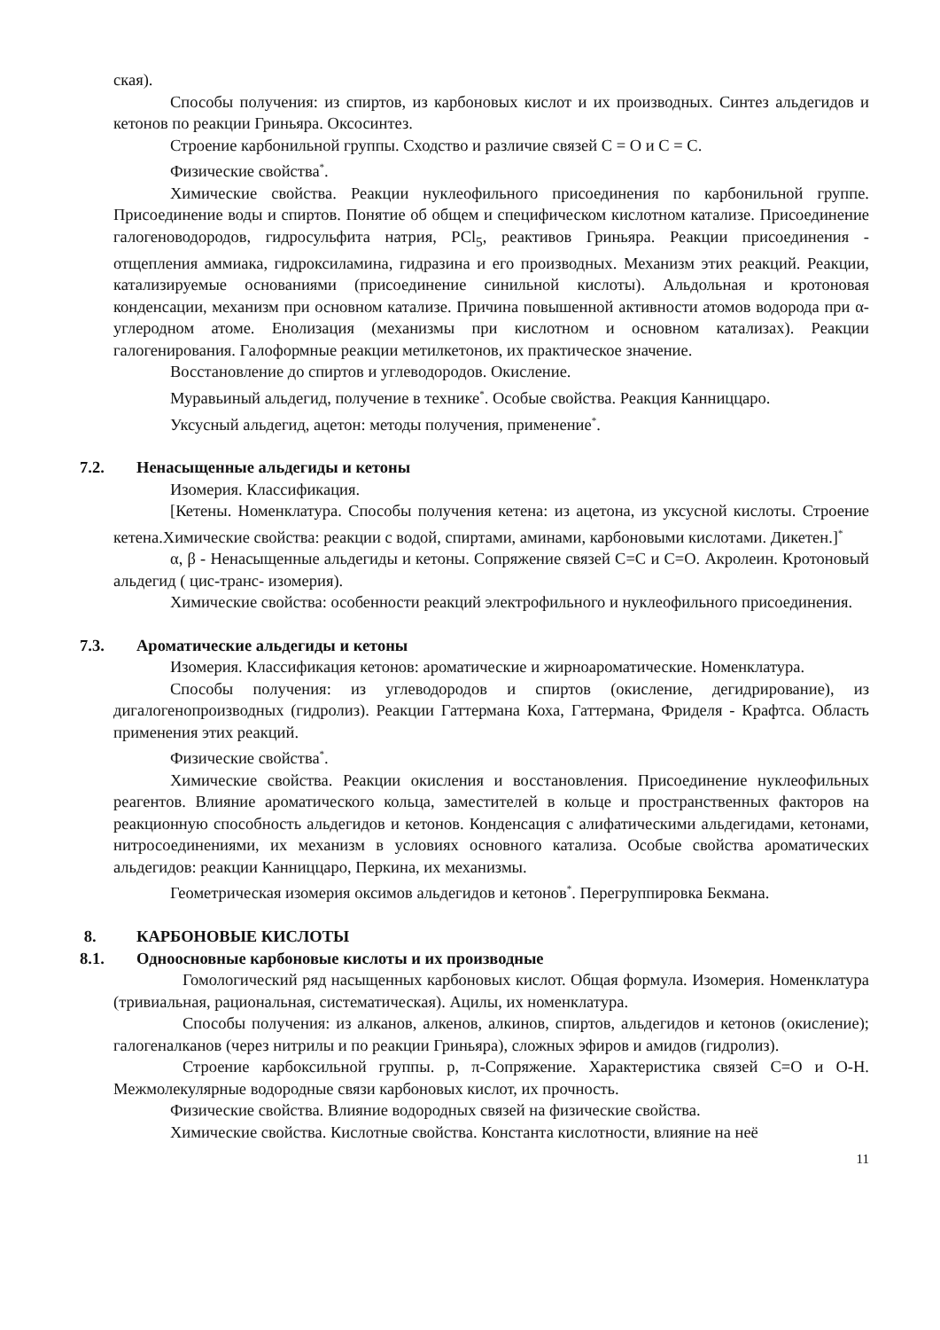ская).
Способы получения: из спиртов, из карбоновых кислот и их производных. Синтез альдегидов и кетонов по реакции Гриньяра. Оксосинтез.
Строение карбонильной группы. Сходство и различие связей С = О и С = С.
Физические свойства<sup>*</sup>.
Химические свойства. Реакции нуклеофильного присоединения по карбонильной группе. Присоединение воды и спиртов. Понятие об общем и специфическом кислотном катализе. Присоединение галогеноводородов, гидросульфита натрия, PCl<sub>5</sub>, реактивов Гриньяра. Реакции присоединения - отщепления аммиака, гидроксиламина, гидразина и его производных. Механизм этих реакций. Реакции, катализируемые основаниями (присоединение синильной кислоты). Альдольная и кротоновая конденсации, механизм при основном катализе. Причина повышенной активности атомов водорода при α-углеродном атоме. Енолизация (механизмы при кислотном и основном катализах). Реакции галогенирования. Галоформные реакции метилкетонов, их практическое значение.
Восстановление до спиртов и углеводородов. Окисление.
Муравьиный альдегид, получение в технике<sup>*</sup>. Особые свойства. Реакция Канниццаро.
Уксусный альдегид, ацетон: методы получения, применение<sup>*</sup>.
7.2. Ненасыщенные альдегиды и кетоны
Изомерия. Классификация.
[Кетены. Номенклатура. Способы получения кетена: из ацетона, из уксусной кислоты. Строение кетена.Химические свойства: реакции с водой, спиртами, аминами, карбоновыми кислотами. Дикетен.]<sup>*</sup>
α, β - Ненасыщенные альдегиды и кетоны. Сопряжение связей С=С и С=О. Акролеин. Кротоновый альдегид ( цис-транс- изомерия).
Химические свойства: особенности реакций электрофильного и нуклеофильного присоединения.
7.3. Ароматические альдегиды и кетоны
Изомерия. Классификация кетонов: ароматические и жирноароматические. Номенклатура.
Способы получения: из углеводородов и спиртов (окисление, дегидрирование), из дигалогенопроизводных (гидролиз). Реакции Гаттермана Коха, Гаттермана, Фриделя - Крафтса. Область применения этих реакций.
Физические свойства<sup>*</sup>.
Химические свойства. Реакции окисления и восстановления. Присоединение нуклеофильных реагентов. Влияние ароматического кольца, заместителей в кольце и пространственных факторов на реакционную способность альдегидов и кетонов. Конденсация с алифатическими альдегидами, кетонами, нитросоединениями, их механизм в условиях основного катализа. Особые свойства ароматических альдегидов: реакции Канниццаро, Перкина, их механизмы.
Геометрическая изомерия оксимов альдегидов и кетонов<sup>*</sup>. Перегруппировка Бекмана.
8. КАРБОНОВЫЕ КИСЛОТЫ
8.1. Одноосновные карбоновые кислоты и их производные
Гомологический ряд насыщенных карбоновых кислот. Общая формула. Изомерия. Номенклатура (тривиальная, рациональная, систематическая). Ацилы, их номенклатура.
Способы получения: из алканов, алкенов, алкинов, спиртов, альдегидов и кетонов (окисление); галогеналканов (через нитрилы и по реакции Гриньяра), сложных эфиров и амидов (гидролиз).
Строение карбоксильной группы. p, π-Сопряжение. Характеристика связей С=О и О-Н. Межмолекулярные водородные связи карбоновых кислот, их прочность.
Физические свойства. Влияние водородных связей на физические свойства.
Химические свойства. Кислотные свойства. Константа кислотности, влияние на неё
11